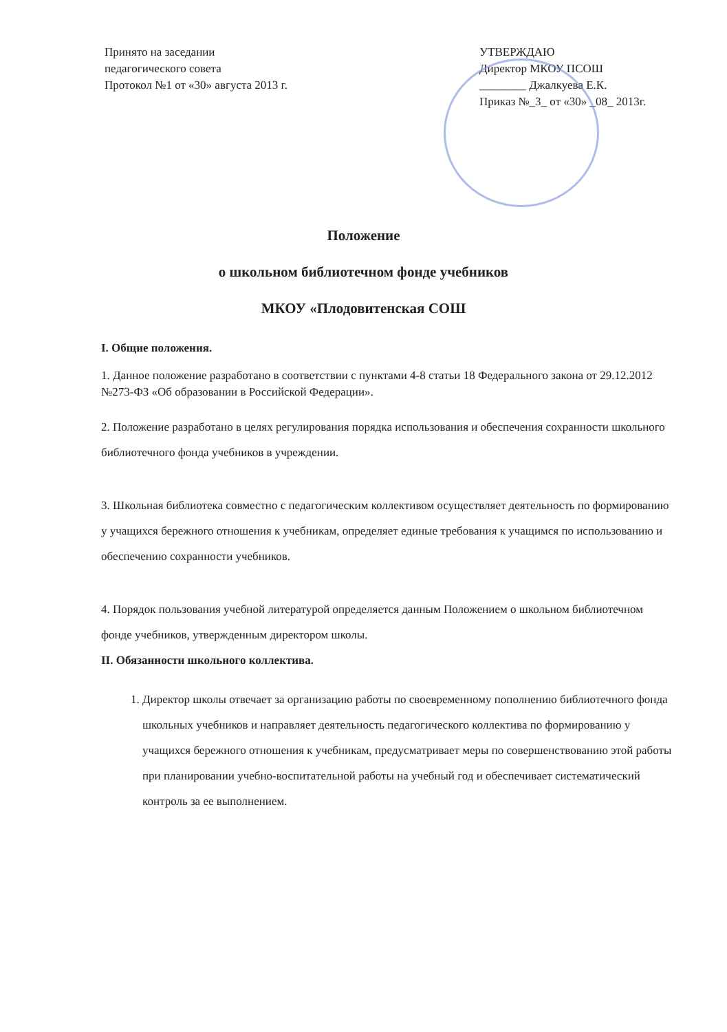Принято на заседании
педагогического совета
Протокол №1 от «30» августа 2013 г.
УТВЕРЖДАЮ
Директор МКОУ ПСОШ
________ Джалкуева Е.К.
Приказ №_3_ от «30» _08_ 2013г.
Положение
о школьном библиотечном фонде учебников
МКОУ «Плодовитенская СОШ
I. Общие положения.
1. Данное положение разработано в соответствии с пунктами 4-8 статьи 18 Федерального закона от 29.12.2012 №273-ФЗ «Об образовании в Российской Федерации».
2. Положение разработано в целях регулирования порядка использования и обеспечения сохранности школьного библиотечного фонда учебников в учреждении.
3. Школьная библиотека совместно с педагогическим коллективом осуществляет деятельность по формированию у учащихся бережного отношения к учебникам, определяет единые требования к учащимся по использованию и обеспечению сохранности учебников.
4. Порядок пользования учебной литературой определяется данным Положением о школьном библиотечном фонде учебников, утвержденным директором школы.
II. Обязанности школьного коллектива.
1. Директор школы отвечает за организацию работы по своевременному пополнению библиотечного фонда школьных учебников и направляет деятельность педагогического коллектива по формированию у учащихся бережного отношения к учебникам, предусматривает меры по совершенствованию этой работы при планировании учебно-воспитательной работы на учебный год и обеспечивает систематический контроль за ее выполнением.